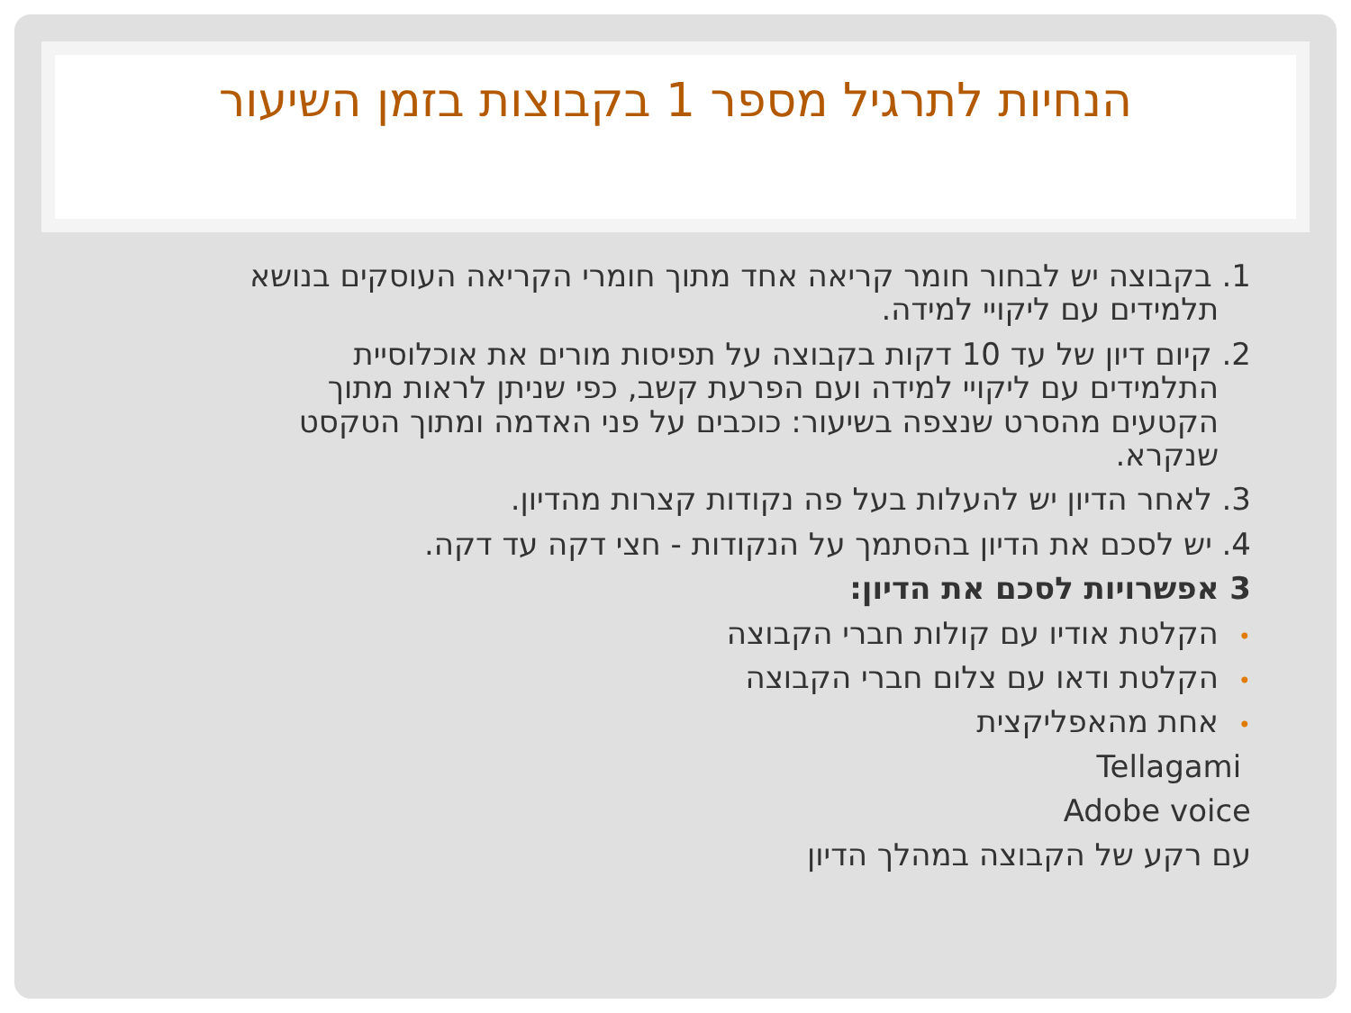הנחיות לתרגיל מספר 1 בקבוצות בזמן השיעור
1. בקבוצה יש לבחור חומר קריאה אחד מתוך חומרי הקריאה העוסקים בנושא
תלמידים עם ליקויי למידה.
2. קיום דיון של עד 10 דקות בקבוצה על תפיסות מורים את אוכלוסיית
התלמידים עם ליקויי למידה ועם הפרעת קשב, כפי שניתן לראות מתוך
הקטעים מהסרט שנצפה בשיעור: כוכבים על פני האדמה ומתוך הטקסט
שנקרא.
3. לאחר הדיון יש להעלות בעל פה נקודות קצרות מהדיון.
4. יש לסכם את הדיון בהסתמך על הנקודות - חצי דקה עד דקה.
3 אפשרויות לסכם את הדיון:
•הקלטת אודיו עם קולות חברי הקבוצה
•הקלטת ודאו עם צלום חברי הקבוצה
•אחת מהאפליקצית
Tellagami
Adobe voice
עם רקע של הקבוצה במהלך הדיון